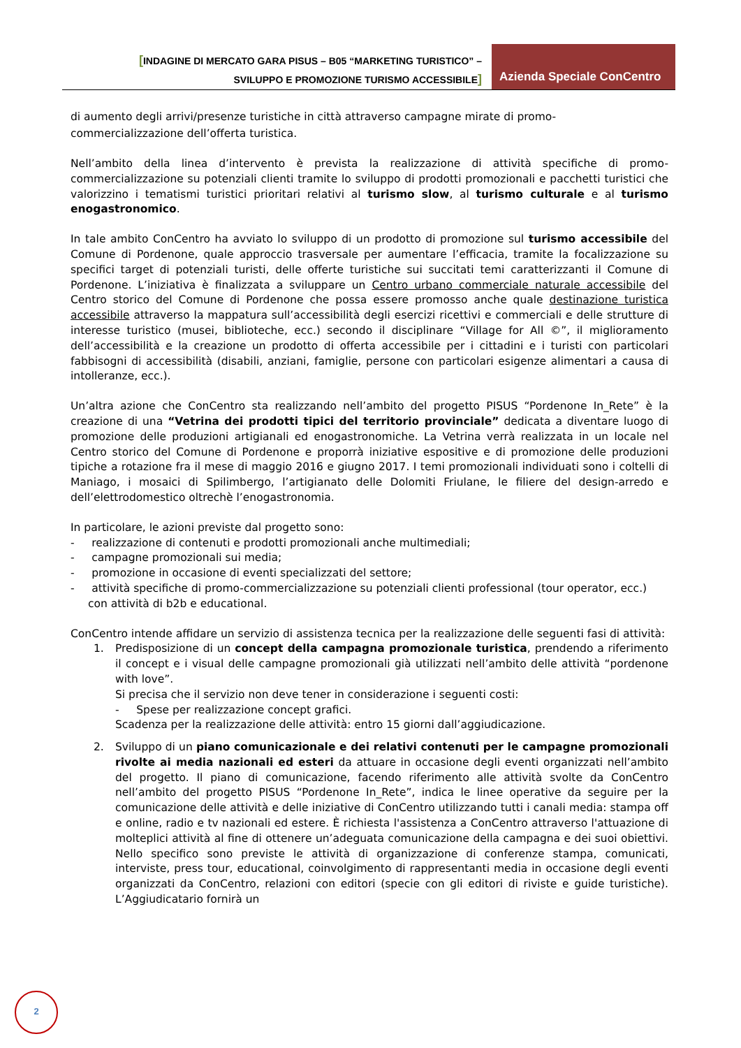[INDAGINE DI MERCATO GARA PISUS – B05 “MARKETING TURISTICO” –
SVILUPPO E PROMOZIONE TURISMO ACCESSIBILE]
Azienda Speciale ConCentro
di aumento degli arrivi/presenze turistiche in città attraverso campagne mirate di promo-commercializzazione dell’offerta turistica.
Nell’ambito della linea d’intervento è prevista la realizzazione di attività specifiche di promo-commercializzazione su potenziali clienti tramite lo sviluppo di prodotti promozionali e pacchetti turistici che valorizzino i tematismi turistici prioritari relativi al turismo slow, al turismo culturale e al turismo enogastronomico.
In tale ambito ConCentro ha avviato lo sviluppo di un prodotto di promozione sul turismo accessibile del Comune di Pordenone, quale approccio trasversale per aumentare l’efficacia, tramite la focalizzazione su specifici target di potenziali turisti, delle offerte turistiche sui succitati temi caratterizzanti il Comune di Pordenone. L’iniziativa è finalizzata a sviluppare un Centro urbano commerciale naturale accessibile del Centro storico del Comune di Pordenone che possa essere promosso anche quale destinazione turistica accessibile attraverso la mappatura sull’accessibilità degli esercizi ricettivi e commerciali e delle strutture di interesse turistico (musei, biblioteche, ecc.) secondo il disciplinare “Village for All ©”, il miglioramento dell’accessibilità e la creazione un prodotto di offerta accessibile per i cittadini e i turisti con particolari fabbisogni di accessibilità (disabili, anziani, famiglie, persone con particolari esigenze alimentari a causa di intolleranze, ecc.).
Un’altra azione che ConCentro sta realizzando nell’ambito del progetto PISUS “Pordenone In_Rete” è la creazione di una “Vetrina dei prodotti tipici del territorio provinciale” dedicata a diventare luogo di promozione delle produzioni artigianali ed enogastronomiche. La Vetrina verrà realizzata in un locale nel Centro storico del Comune di Pordenone e proporrà iniziative espositive e di promozione delle produzioni tipiche a rotazione fra il mese di maggio 2016 e giugno 2017. I temi promozionali individuati sono i coltelli di Maniago, i mosaici di Spilimbergo, l’artigianato delle Dolomiti Friulane, le filiere del design-arredo e dell’elettrodomestico oltrechè l’enogastronomia.
In particolare, le azioni previste dal progetto sono:
- realizzazione di contenuti e prodotti promozionali anche multimediali;
- campagne promozionali sui media;
- promozione in occasione di eventi specializzati del settore;
- attività specifiche di promo-commercializzazione su potenziali clienti professional (tour operator, ecc.) con attività di b2b e educational.
ConCentro intende affidare un servizio di assistenza tecnica per la realizzazione delle seguenti fasi di attività:
1. Predisposizione di un concept della campagna promozionale turistica, prendendo a riferimento il concept e i visual delle campagne promozionali già utilizzati nell’ambito delle attività “pordenone with love”.
Si precisa che il servizio non deve tener in considerazione i seguenti costi:
- Spese per realizzazione concept grafici.
Scadenza per la realizzazione delle attività: entro 15 giorni dall’aggiudicazione.
2. Sviluppo di un piano comunicazionale e dei relativi contenuti per le campagne promozionali rivolte ai media nazionali ed esteri da attuare in occasione degli eventi organizzati nell’ambito del progetto. Il piano di comunicazione, facendo riferimento alle attività svolte da ConCentro nell’ambito del progetto PISUS “Pordenone In_Rete”, indica le linee operative da seguire per la comunicazione delle attività e delle iniziative di ConCentro utilizzando tutti i canali media: stampa off e online, radio e tv nazionali ed estere. È richiesta l'assistenza a ConCentro attraverso l'attuazione di molteplici attività al fine di ottenere un’adeguata comunicazione della campagna e dei suoi obiettivi. Nello specifico sono previste le attività di organizzazione di conferenze stampa, comunicati, interviste, press tour, educational, coinvolgimento di rappresentanti media in occasione degli eventi organizzati da ConCentro, relazioni con editori (specie con gli editori di riviste e guide turistiche). L’Aggiudicatario fornirà un
2